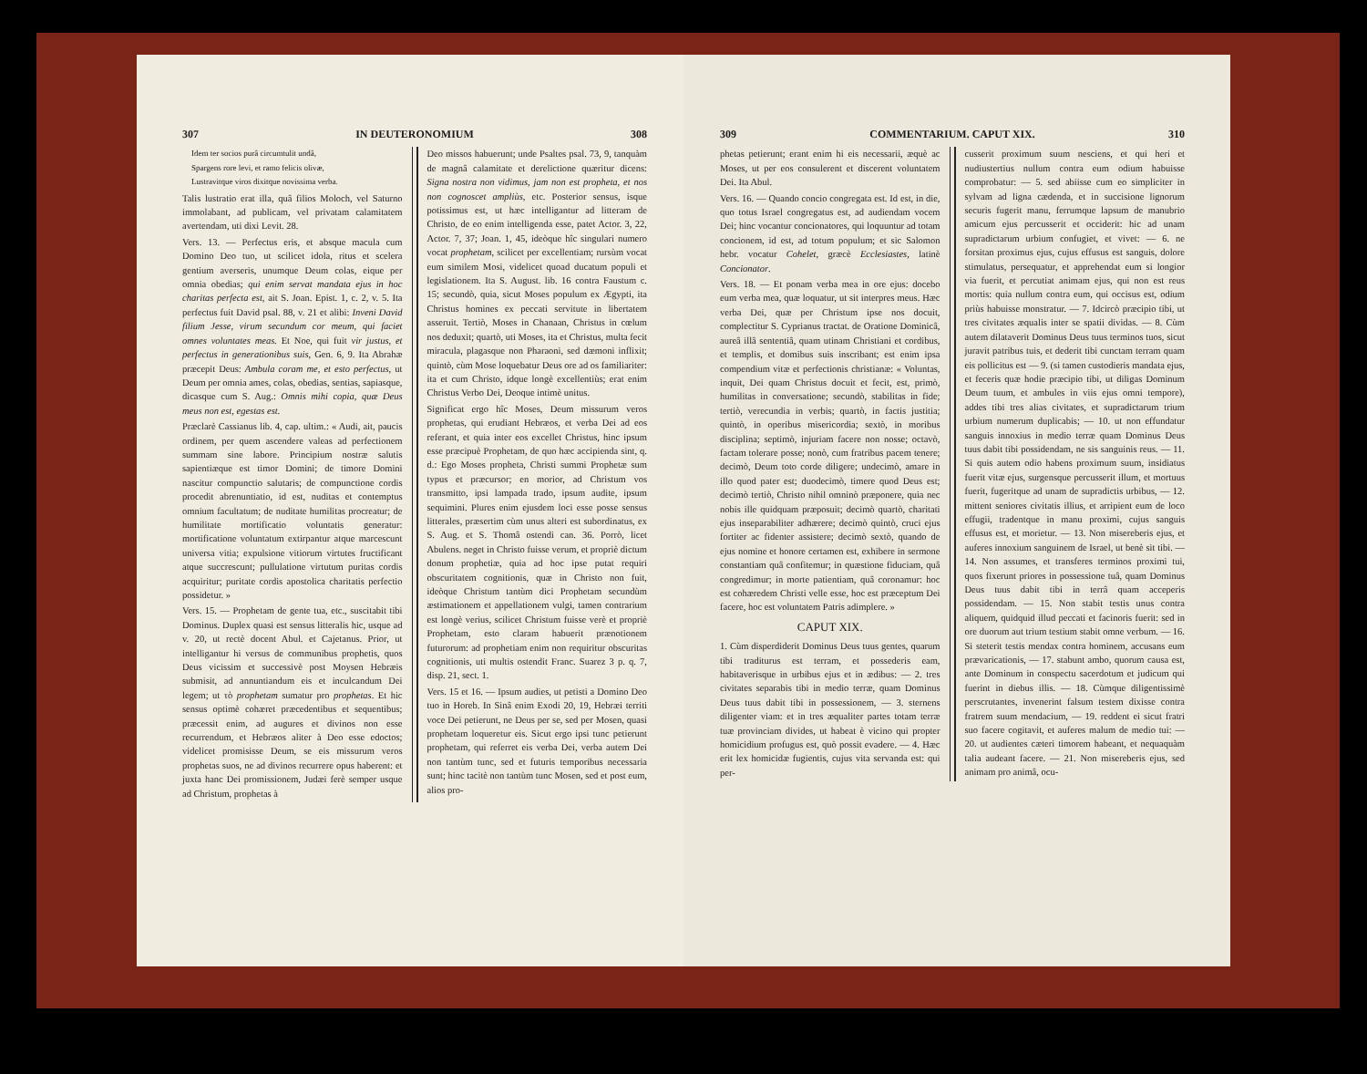307 IN DEUTERONOMIUM 308
Idem ter socios purâ circumtulit undâ,
Spargens rore levi, et ramo felicis olivæ,
Lustravitque viros dixitque novissima verba.
Talis lustratio erat illa, quâ filios Moloch, vel Saturno immolabant, ad publicam, vel privatam calamitatem avertendam, uti dixi Levit. 28.
Vers. 13. — Perfectus eris, et absque macula cum Domino Deo tuo, ut scilicet idola, ritus et scelera gentium averseris, unumque Deum colas, eique per omnia obedias; qui enim servat mandata ejus in hoc charitas perfecta est, ait S. Joan. Epist. 1, c. 2, v. 5. Ita perfectus fuit David psal. 88, v. 21 et alibi: Inveni David filium Jesse, virum secundum cor meum, qui faciet omnes voluntates meas. Et Noe, qui fuit vir justus, et perfectus in generationibus suis, Gen. 6, 9. Ita Abrahæ præcepit Deus: Ambula coram me, et esto perfectus, ut Deum per omnia ames, colas, obedias, sentias, sapiasque, dicasque cum S. Aug.: Omnis mihi copia, quæ Deus meus non est, egestas est.
Præclarè Cassianus lib. 4, cap. ultim.: « Audi, ait, paucis ordinem, per quem ascendere valeas ad perfectionem summam sine labore. Principium nostræ salutis sapientiæque est timor Domini; de timore Domini nascitur compunctio salutaris; de compunctione cordis procedit abrenuntiatio, id est, nuditas et contemptus omnium facultatum; de nuditate humilitas procreatur; de humilitate mortificatio voluntatis generatur: mortificatione voluntatum extirpantur atque marcescunt universa vitia; expulsione vitiorum virtutes fructificant atque succrescunt; pullulatione virtutum puritas cordis acquiritur; puritate cordis apostolica charitatis perfectio possidetur. »
Vers. 15. — Prophetam de gente tua, etc., suscitabit tibi Dominus. Duplex quasi est sensus litteralis hic, usque ad v. 20, ut rectè docent Abul. et Cajetanus. Prior, ut intelligantur hi versus de communibus prophetis, quos Deus vicissim et successivè post Moysen Hebræis submisit, ad annuntiandum eis et inculcandum Dei legem; ut τὸ prophetam sumatur pro prophetas. Et hic sensus optimè cohæret præcedentibus et sequentibus; præcessit enim, ad augures et divinos non esse recurrendum, et Hebræos aliter à Deo esse edoctos; videlicet promisisse Deum, se eis missurum veros prophetas suos, ne ad divinos recurrere opus haberent: et juxta hanc Dei promissionem, Judæi ferè semper usque ad Christum, prophetas à
Deo missos habuerunt; unde Psaltes psal. 73, 9, tanquàm de magnâ calamitate et derelictione quæritur dicens: Signa nostra non vidimus, jam non est propheta, et nos non cognoscet ampliùs, etc. Posterior sensus, isque potissimus est, ut hæc intelligantur ad litteram de Christo, de eo enim intelligenda esse, patet Actor. 3, 22, Actor. 7, 37; Joan. 1, 45, ideòque hîc singulari numero vocat prophetam, scilicet per excellentiam; rursùm vocat eum similem Mosi, videlicet quoad ducatum populi et legislationem. Ita S. August. lib. 16 contra Faustum c. 15; secundò, quia, sicut Moses populum ex Ægypti, ita Christus homines ex peccati servitute in libertatem asseruit. Tertiò, Moses in Chanaan, Christus in cœlum nos deduxit; quartò, uti Moses, ita et Christus, multa fecit miracula, plagasque non Pharaoni, sed dæmoni inflixit; quintò, cùm Mose loquebatur Deus ore ad os familiariter: ita et cum Christo, idque longè excellentiùs; erat enim Christus Verbo Dei, Deoque intimè unitus.
Significat ergo hîc Moses, Deum missurum veros prophetas, qui erudiant Hebræos, et verba Dei ad eos referant, et quia inter eos excellet Christus, hinc ipsum esse præcipuè Prophetam, de quo hæc accipienda sint, q. d.: Ego Moses propheta, Christi summi Prophetæ sum typus et præcursor; en morior, ad Christum vos transmitto, ipsi lampada trado, ipsum audite, ipsum sequimini. Plures enim ejusdem loci esse posse sensus litterales, præsertim cùm unus alteri est subordinatus, ex S. Aug. et S. Thomâ ostendi can. 36. Porrò, licet Abulens. neget in Christo fuisse verum, et propriè dictum donum prophetiæ, quia ad hoc ipse putat requiri obscuritatem cognitionis, quæ in Christo non fuit, ideòque Christum tantùm dici Prophetam secundùm æstimationem et appellationem vulgi, tamen contrarium est longè verius, scilicet Christum fuisse verè et propriè Prophetam, esto claram habuerit prænotionem futurorum: ad prophetiam enim non requiritur obscuritas cognitionis, uti multis ostendit Franc. Suarez 3 p. q. 7, disp. 21, sect. 1.
Vers. 15 et 16. — Ipsum audies, ut petisti a Domino Deo tuo in Horeb. In Sinâ enim Exodi 20, 19, Hebræi territi voce Dei petierunt, ne Deus per se, sed per Mosen, quasi prophetam loqueretur eis. Sicut ergo ipsi tunc petierunt prophetam, qui referret eis verba Dei, verba autem Dei non tantùm tunc, sed et futuris temporibus necessaria sunt; hinc tacitè non tantùm tunc Mosen, sed et post eum, alios pro-
309 COMMENTARIUM. CAPUT XIX. 310
phetas petierunt; erant enim hi eis necessarii, æquè ac Moses, ut per eos consulerent et discerent voluntatem Dei. Ita Abul.
Vers. 16. — Quando concio congregata est. Id est, in die, quo totus Israel congregatus est, ad audiendam vocem Dei; hinc vocantur concionatores, qui loquuntur ad totam concionem, id est, ad totum populum; et sic Salomon hebr. vocatur Cohelet, græcè Ecclesiastes, latinè Concionator.
Vers. 18. — Et ponam verba mea in ore ejus: docebo eum verba mea, quæ loquatur, ut sit interpres meus. Hæc verba Dei, quæ per Christum ipse nos docuit, complectitur S. Cyprianus tractat. de Oratione Dominicâ, aureâ illâ sententiâ, quam utinam Christiani et cordibus, et templis, et domibus suis inscribant; est enim ipsa compendium vitæ et perfectionis christianæ: « Voluntas, inquit, Dei quam Christus docuit et fecit, est, primò, humilitas in conversatione; secundò, stabilitas in fide; tertiò, verecundia in verbis; quartò, in factis justitia; quintò, in operibus misericordia; sextò, in moribus disciplina; septimò, injuriam facere non nosse; octavò, factam tolerare posse; nonò, cum fratribus pacem tenere; decimò, Deum toto corde diligere; undecimò, amare in illo quod pater est; duodecimò, timere quod Deus est; decimò tertiò, Christo nihil omninò præponere, quia nec nobis ille quidquam præposuit; decimò quartò, charitati ejus inseparabiliter adhærere; decimò quintò, cruci ejus fortiter ac fidenter assistere; decimò sextò, quando de ejus nomine et honore certamen est, exhibere in sermone constantiam quâ confitemur; in quæstione fiduciam, quâ congredimur; in morte patientiam, quâ coronamur: hoc est cohæredem Christi velle esse, hoc est præceptum Dei facere, hoc est voluntatem Patris adimplere. »
CAPUT XIX.
1. Cùm disperdiderit Dominus Deus tuus gentes, quarum tibi traditurus est terram, et possederis eam, habitaverisque in urbibus ejus et in ædibus: — 2. tres civitates separabis tibi in medio terræ, quam Dominus Deus tuus dabit tibi in possessionem, — 3. sternens diligenter viam: et in tres æqualiter partes totam terræ tuæ provinciam divides, ut habeat è vicino qui propter homicidium profugus est, quò possit evadere. — 4. Hæc erit lex homicidæ fugientis, cujus vita servanda est: qui per-
cusserit proximum suum nesciens, et qui heri et nudiustertius nullum contra eum odium habuisse comprobatur: — 5. sed abiisse cum eo simpliciter in sylvam ad ligna cædenda, et in succisione lignorum securis fugerit manu, ferrumque lapsum de manubrio amicum ejus percusserit et occiderit: hic ad unam supradictarum urbium confugiet, et vivet: — 6. ne forsitan proximus ejus, cujus effusus est sanguis, dolore stimulatus, persequatur, et apprehendat eum si longior via fuerit, et percutiat animam ejus, qui non est reus mortis: quia nullum contra eum, qui occisus est, odium priùs habuisse monstratur. — 7. Idcircò præcipio tibi, ut tres civitates æqualis inter se spatii dividas. — 8. Cùm autem dilataverit Dominus Deus tuus terminos tuos, sicut juravit patribus tuis, et dederit tibi cunctam terram quam eis pollicitus est — 9. (si tamen custodieris mandata ejus, et feceris quæ hodie præcipio tibi, ut diligas Dominum Deum tuum, et ambules in viis ejus omni tempore), addes tibi tres alias civitates, et supradictarum trium urbium numerum duplicabis; — 10. ut non effundatur sanguis innoxius in medio terræ quam Dominus Deus tuus dabit tibi possidendam, ne sis sanguinis reus. — 11. Si quis autem odio habens proximum suum, insidiatus fuerit vitæ ejus, surgensque percusserit illum, et mortuus fuerit, fugeritque ad unam de supradictis urbibus, — 12. mittent seniores civitatis illius, et arripient eum de loco effugii, tradentque in manu proximi, cujus sanguis effusus est, et morietur. — 13. Non misereberis ejus, et auferes innoxium sanguinem de Israel, ut benè sit tibi. — 14. Non assumes, et transferes terminos proximi tui, quos fixerunt priores in possessione tuâ, quam Dominus Deus tuus dabit tibi in terrâ quam acceperis possidendam. — 15. Non stabit testis unus contra aliquem, quidquid illud peccati et facinoris fuerit: sed in ore duorum aut trium testium stabit omne verbum. — 16. Si steterit testis mendax contra hominem, accusans eum prævaricationis, — 17. stabunt ambo, quorum causa est, ante Dominum in conspectu sacerdotum et judicum qui fuerint in diebus illis. — 18. Cùmque diligentissimè perscrutantes, invenerint falsum testem dixisse contra fratrem suum mendacium, — 19. reddent ei sicut fratri suo facere cogitavit, et auferes malum de medio tui: — 20. ut audientes cæteri timorem habeant, et nequaquàm talia audeant facere. — 21. Non misereberis ejus, sed animam pro animâ, ocu-